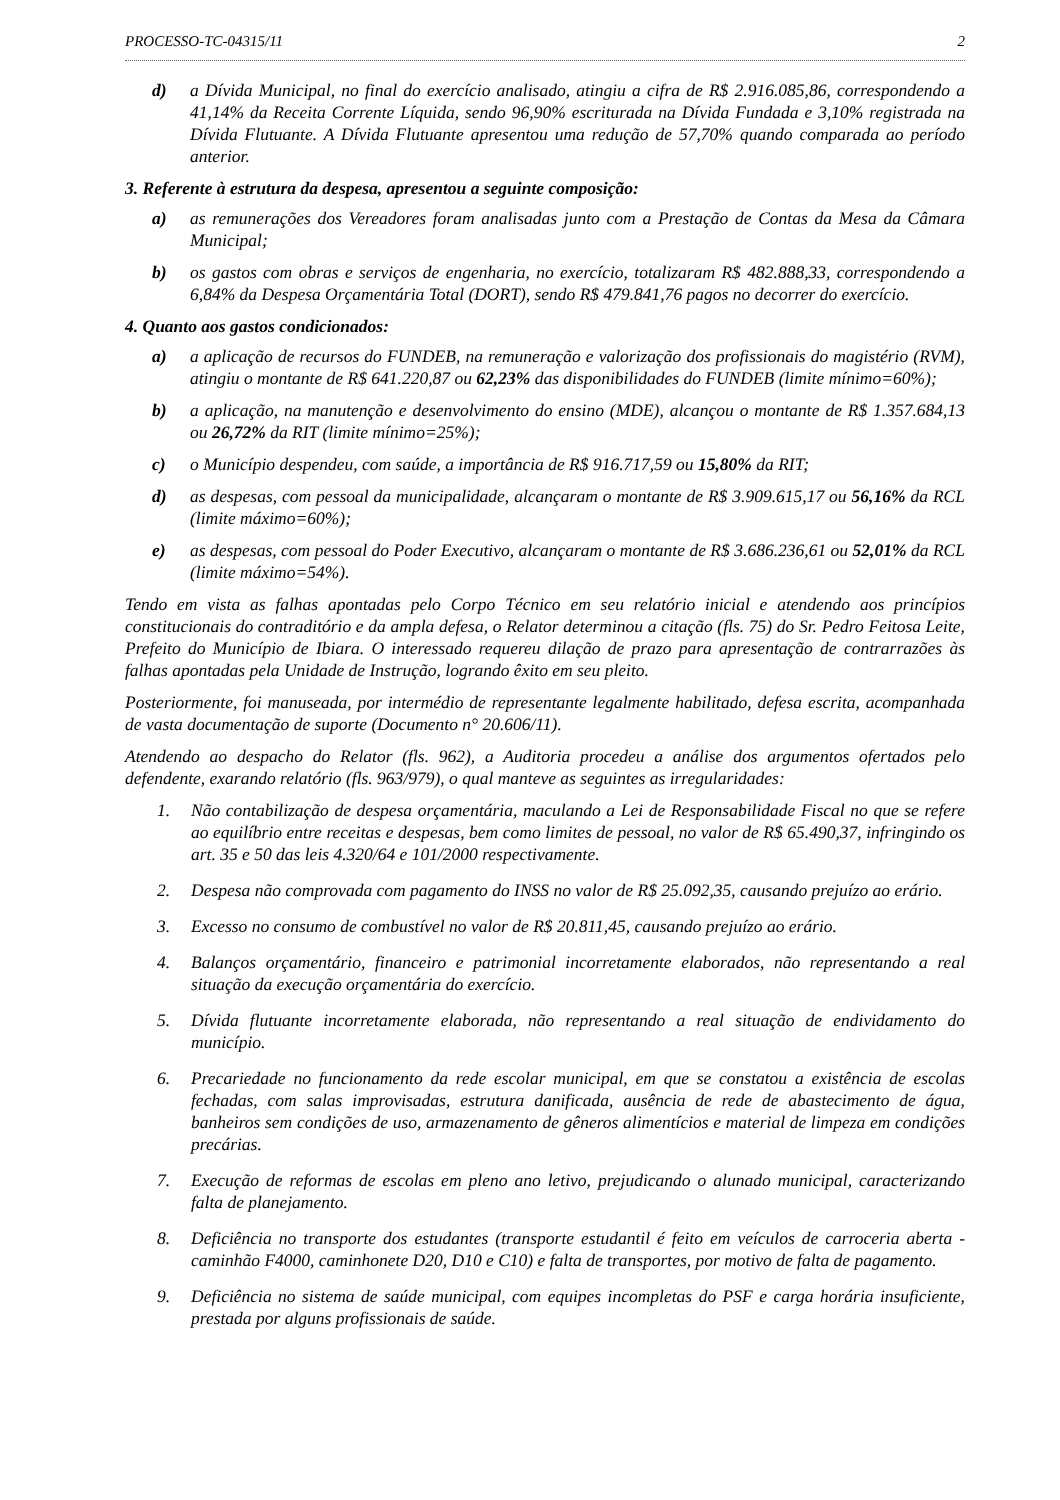PROCESSO-TC-04315/11 2
d) a Dívida Municipal, no final do exercício analisado, atingiu a cifra de R$ 2.916.085,86, correspondendo a 41,14% da Receita Corrente Líquida, sendo 96,90% escriturada na Dívida Fundada e 3,10% registrada na Dívida Flutuante. A Dívida Flutuante apresentou uma redução de 57,70% quando comparada ao período anterior.
3. Referente à estrutura da despesa, apresentou a seguinte composição:
a) as remunerações dos Vereadores foram analisadas junto com a Prestação de Contas da Mesa da Câmara Municipal;
b) os gastos com obras e serviços de engenharia, no exercício, totalizaram R$ 482.888,33, correspondendo a 6,84% da Despesa Orçamentária Total (DORT), sendo R$ 479.841,76 pagos no decorrer do exercício.
4. Quanto aos gastos condicionados:
a) a aplicação de recursos do FUNDEB, na remuneração e valorização dos profissionais do magistério (RVM), atingiu o montante de R$ 641.220,87 ou 62,23% das disponibilidades do FUNDEB (limite mínimo=60%);
b) a aplicação, na manutenção e desenvolvimento do ensino (MDE), alcançou o montante de R$ 1.357.684,13 ou 26,72% da RIT (limite mínimo=25%);
c) o Município despendeu, com saúde, a importância de R$ 916.717,59 ou 15,80% da RIT;
d) as despesas, com pessoal da municipalidade, alcançaram o montante de R$ 3.909.615,17 ou 56,16% da RCL (limite máximo=60%);
e) as despesas, com pessoal do Poder Executivo, alcançaram o montante de R$ 3.686.236,61 ou 52,01% da RCL (limite máximo=54%).
Tendo em vista as falhas apontadas pelo Corpo Técnico em seu relatório inicial e atendendo aos princípios constitucionais do contraditório e da ampla defesa, o Relator determinou a citação (fls. 75) do Sr. Pedro Feitosa Leite, Prefeito do Município de Ibiara. O interessado requereu dilação de prazo para apresentação de contrarrazões às falhas apontadas pela Unidade de Instrução, logrando êxito em seu pleito.
Posteriormente, foi manuseada, por intermédio de representante legalmente habilitado, defesa escrita, acompanhada de vasta documentação de suporte (Documento n° 20.606/11).
Atendendo ao despacho do Relator (fls. 962), a Auditoria procedeu a análise dos argumentos ofertados pelo defendente, exarando relatório (fls. 963/979), o qual manteve as seguintes as irregularidades:
1. Não contabilização de despesa orçamentária, maculando a Lei de Responsabilidade Fiscal no que se refere ao equilíbrio entre receitas e despesas, bem como limites de pessoal, no valor de R$ 65.490,37, infringindo os art. 35 e 50 das leis 4.320/64 e 101/2000 respectivamente.
2. Despesa não comprovada com pagamento do INSS no valor de R$ 25.092,35, causando prejuízo ao erário.
3. Excesso no consumo de combustível no valor de R$ 20.811,45, causando prejuízo ao erário.
4. Balanços orçamentário, financeiro e patrimonial incorretamente elaborados, não representando a real situação da execução orçamentária do exercício.
5. Dívida flutuante incorretamente elaborada, não representando a real situação de endividamento do município.
6. Precariedade no funcionamento da rede escolar municipal, em que se constatou a existência de escolas fechadas, com salas improvisadas, estrutura danificada, ausência de rede de abastecimento de água, banheiros sem condições de uso, armazenamento de gêneros alimentícios e material de limpeza em condições precárias.
7. Execução de reformas de escolas em pleno ano letivo, prejudicando o alunado municipal, caracterizando falta de planejamento.
8. Deficiência no transporte dos estudantes (transporte estudantil é feito em veículos de carroceria aberta - caminhão F4000, caminhonete D20, D10 e C10) e falta de transportes, por motivo de falta de pagamento.
9. Deficiência no sistema de saúde municipal, com equipes incompletas do PSF e carga horária insuficiente, prestada por alguns profissionais de saúde.